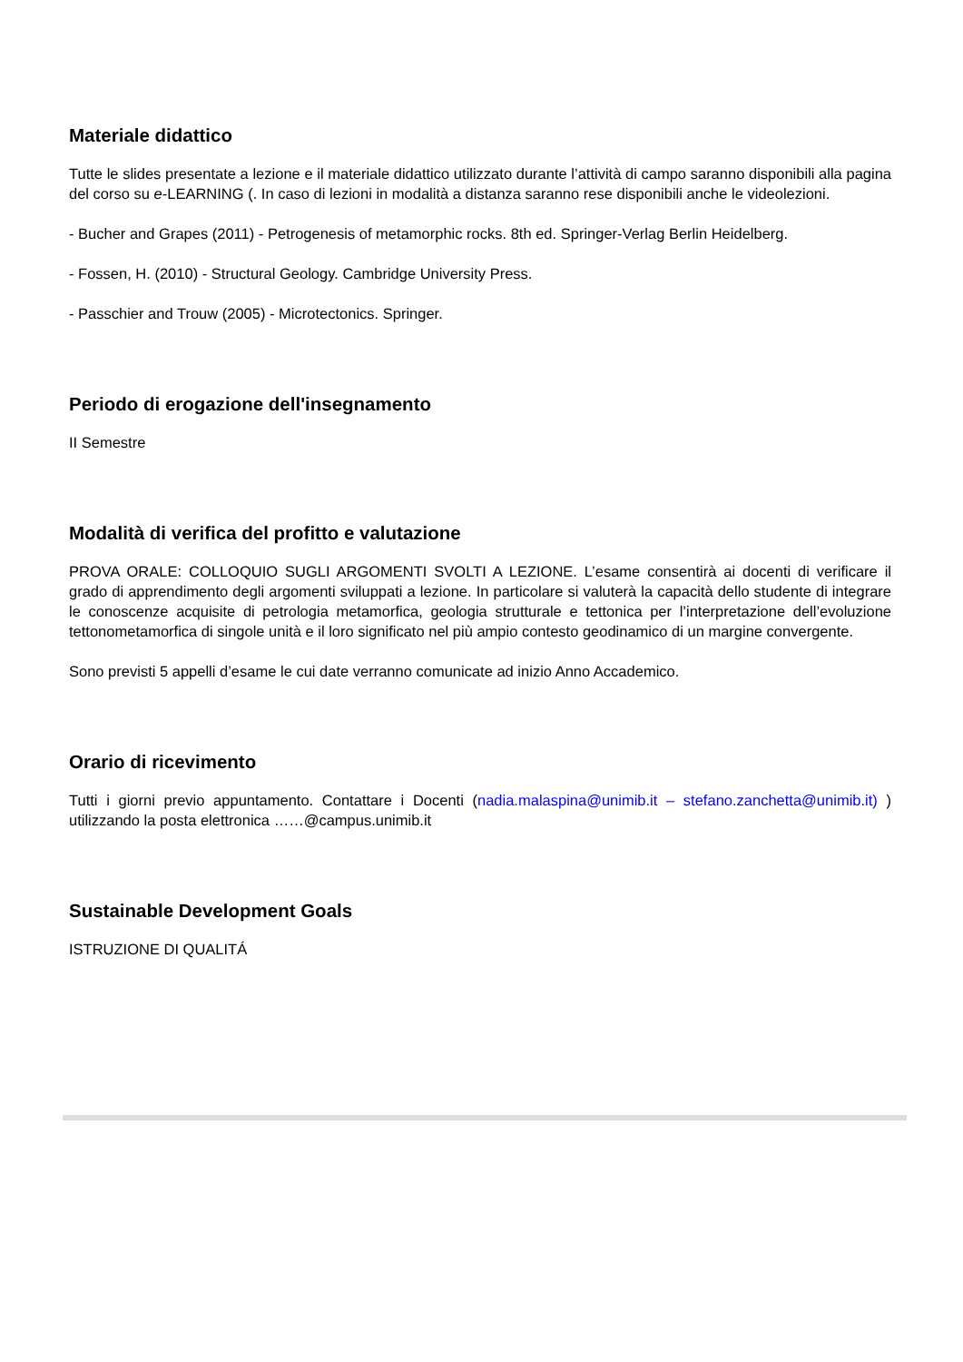Materiale didattico
Tutte le slides presentate a lezione e il materiale didattico utilizzato durante l’attività di campo saranno disponibili alla pagina del corso su e-LEARNING (. In caso di lezioni in modalità a distanza saranno rese disponibili anche le videolezioni.
- Bucher and Grapes (2011) - Petrogenesis of metamorphic rocks. 8th ed. Springer-Verlag Berlin Heidelberg.
- Fossen, H. (2010) - Structural Geology. Cambridge University Press.
- Passchier and Trouw (2005) - Microtectonics. Springer.
Periodo di erogazione dell'insegnamento
II Semestre
Modalità di verifica del profitto e valutazione
PROVA ORALE: COLLOQUIO SUGLI ARGOMENTI SVOLTI A LEZIONE. L’esame consentirà ai docenti di verificare il grado di apprendimento degli argomenti sviluppati a lezione. In particolare si valuterà la capacità dello studente di integrare le conoscenze acquisite di petrologia metamorfica, geologia strutturale e tettonica per l’interpretazione dell’evoluzione tettonometamorfica di singole unità e il loro significato nel più ampio contesto geodinamico di un margine convergente.
Sono previsti 5 appelli d’esame le cui date verranno comunicate ad inizio Anno Accademico.
Orario di ricevimento
Tutti i giorni previo appuntamento. Contattare i Docenti (nadia.malaspina@unimib.it – stefano.zanchetta@unimib.it) ) utilizzando la posta elettronica ……@campus.unimib.it
Sustainable Development Goals
ISTRUZIONE DI QUALITÁ